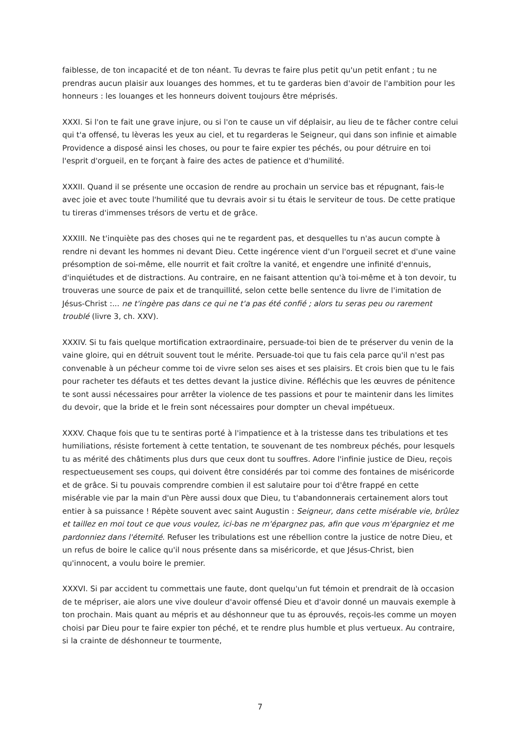faiblesse, de ton incapacité et de ton néant. Tu devras te faire plus petit qu'un petit enfant ; tu ne prendras aucun plaisir aux louanges des hommes, et tu te garderas bien d'avoir de l'ambition pour les honneurs : les louanges et les honneurs doivent toujours être méprisés.
XXXI. Si l'on te fait une grave injure, ou si l'on te cause un vif déplaisir, au lieu de te fâcher contre celui qui t'a offensé, tu lèveras les yeux au ciel, et tu regarderas le Seigneur, qui dans son infinie et aimable Providence a disposé ainsi les choses, ou pour te faire expier tes péchés, ou pour détruire en toi l'esprit d'orgueil, en te forçant à faire des actes de patience et d'humilité.
XXXII. Quand il se présente une occasion de rendre au prochain un service bas et répugnant, fais-le avec joie et avec toute l'humilité que tu devrais avoir si tu étais le serviteur de tous. De cette pratique tu tireras d'immenses trésors de vertu et de grâce.
XXXIII. Ne t'inquiète pas des choses qui ne te regardent pas, et desquelles tu n'as aucun compte à rendre ni devant les hommes ni devant Dieu. Cette ingérence vient d'un l'orgueil secret et d'une vaine présomption de soi-même, elle nourrit et fait croître la vanité, et engendre une infinité d'ennuis, d'inquiétudes et de distractions. Au contraire, en ne faisant attention qu'à toi-même et à ton devoir, tu trouveras une source de paix et de tranquillité, selon cette belle sentence du livre de l'imitation de Jésus-Christ :... ne t'ingère pas dans ce qui ne t'a pas été confié ; alors tu seras peu ou rarement troublé (livre 3, ch. XXV).
XXXIV. Si tu fais quelque mortification extraordinaire, persuade-toi bien de te préserver du venin de la vaine gloire, qui en détruit souvent tout le mérite. Persuade-toi que tu fais cela parce qu'il n'est pas convenable à un pécheur comme toi de vivre selon ses aises et ses plaisirs. Et crois bien que tu le fais pour racheter tes défauts et tes dettes devant la justice divine. Réfléchis que les œuvres de pénitence te sont aussi nécessaires pour arrêter la violence de tes passions et pour te maintenir dans les limites du devoir, que la bride et le frein sont nécessaires pour dompter un cheval impétueux.
XXXV. Chaque fois que tu te sentiras porté à l'impatience et à la tristesse dans tes tribulations et tes humiliations, résiste fortement à cette tentation, te souvenant de tes nombreux péchés, pour lesquels tu as mérité des châtiments plus durs que ceux dont tu souffres. Adore l'infinie justice de Dieu, reçois respectueusement ses coups, qui doivent être considérés par toi comme des fontaines de miséricorde et de grâce. Si tu pouvais comprendre combien il est salutaire pour toi d'être frappé en cette misérable vie par la main d'un Père aussi doux que Dieu, tu t'abandonnerais certainement alors tout entier à sa puissance ! Répète souvent avec saint Augustin : Seigneur, dans cette misérable vie, brûlez et taillez en moi tout ce que vous voulez, ici-bas ne m'épargnez pas, afin que vous m'épargniez et me pardonniez dans l'éternité. Refuser les tribulations est une rébellion contre la justice de notre Dieu, et un refus de boire le calice qu'il nous présente dans sa miséricorde, et que Jésus-Christ, bien qu'innocent, a voulu boire le premier.
XXXVI. Si par accident tu commettais une faute, dont quelqu'un fut témoin et prendrait de là occasion de te mépriser, aie alors une vive douleur d'avoir offensé Dieu et d'avoir donné un mauvais exemple à ton prochain. Mais quant au mépris et au déshonneur que tu as éprouvés, reçois-les comme un moyen choisi par Dieu pour te faire expier ton péché, et te rendre plus humble et plus vertueux. Au contraire, si la crainte de déshonneur te tourmente,
7